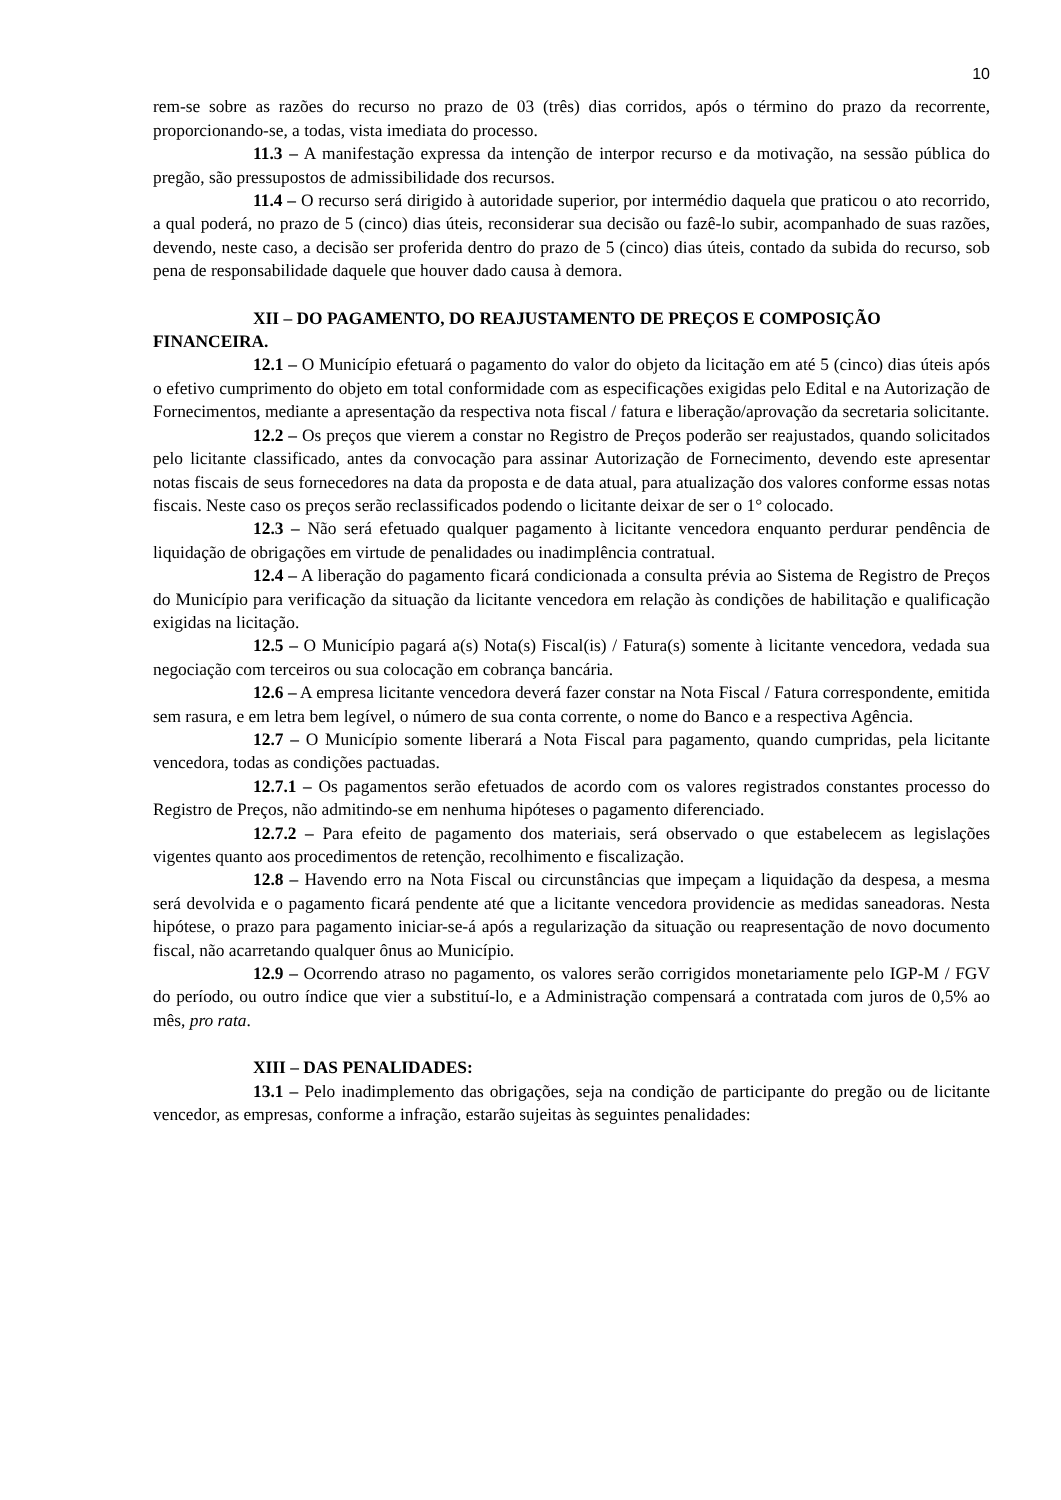10
rem-se sobre as razões do recurso no prazo de 03 (três) dias corridos, após o término do prazo da recorrente, proporcionando-se, a todas, vista imediata do processo.
11.3 – A manifestação expressa da intenção de interpor recurso e da motivação, na sessão pública do pregão, são pressupostos de admissibilidade dos recursos.
11.4 – O recurso será dirigido à autoridade superior, por intermédio daquela que praticou o ato recorrido, a qual poderá, no prazo de 5 (cinco) dias úteis, reconsiderar sua decisão ou fazê-lo subir, acompanhado de suas razões, devendo, neste caso, a decisão ser proferida dentro do prazo de 5 (cinco) dias úteis, contado da subida do recurso, sob pena de responsabilidade daquele que houver dado causa à demora.
XII – DO PAGAMENTO, DO REAJUSTAMENTO DE PREÇOS E COMPOSIÇÃO FINANCEIRA.
12.1 – O Município efetuará o pagamento do valor do objeto da licitação em até 5 (cinco) dias úteis após o efetivo cumprimento do objeto em total conformidade com as especificações exigidas pelo Edital e na Autorização de Fornecimentos, mediante a apresentação da respectiva nota fiscal / fatura e liberação/aprovação da secretaria solicitante.
12.2 – Os preços que vierem a constar no Registro de Preços poderão ser reajustados, quando solicitados pelo licitante classificado, antes da convocação para assinar Autorização de Fornecimento, devendo este apresentar notas fiscais de seus fornecedores na data da proposta e de data atual, para atualização dos valores conforme essas notas fiscais. Neste caso os preços serão reclassificados podendo o licitante deixar de ser o 1° colocado.
12.3 – Não será efetuado qualquer pagamento à licitante vencedora enquanto perdurar pendência de liquidação de obrigações em virtude de penalidades ou inadimplência contratual.
12.4 – A liberação do pagamento ficará condicionada a consulta prévia ao Sistema de Registro de Preços do Município para verificação da situação da licitante vencedora em relação às condições de habilitação e qualificação exigidas na licitação.
12.5 – O Município pagará a(s) Nota(s) Fiscal(is) / Fatura(s) somente à licitante vencedora, vedada sua negociação com terceiros ou sua colocação em cobrança bancária.
12.6 – A empresa licitante vencedora deverá fazer constar na Nota Fiscal / Fatura correspondente, emitida sem rasura, e em letra bem legível, o número de sua conta corrente, o nome do Banco e a respectiva Agência.
12.7 – O Município somente liberará a Nota Fiscal para pagamento, quando cumpridas, pela licitante vencedora, todas as condições pactuadas.
12.7.1 – Os pagamentos serão efetuados de acordo com os valores registrados constantes processo do Registro de Preços, não admitindo-se em nenhuma hipóteses o pagamento diferenciado.
12.7.2 – Para efeito de pagamento dos materiais, será observado o que estabelecem as legislações vigentes quanto aos procedimentos de retenção, recolhimento e fiscalização.
12.8 – Havendo erro na Nota Fiscal ou circunstâncias que impeçam a liquidação da despesa, a mesma será devolvida e o pagamento ficará pendente até que a licitante vencedora providencie as medidas saneadoras. Nesta hipótese, o prazo para pagamento iniciar-se-á após a regularização da situação ou reapresentação de novo documento fiscal, não acarretando qualquer ônus ao Município.
12.9 – Ocorrendo atraso no pagamento, os valores serão corrigidos monetariamente pelo IGP-M / FGV do período, ou outro índice que vier a substituí-lo, e a Administração compensará a contratada com juros de 0,5% ao mês, pro rata.
XIII – DAS PENALIDADES:
13.1 – Pelo inadimplemento das obrigações, seja na condição de participante do pregão ou de licitante vencedor, as empresas, conforme a infração, estarão sujeitas às seguintes penalidades: